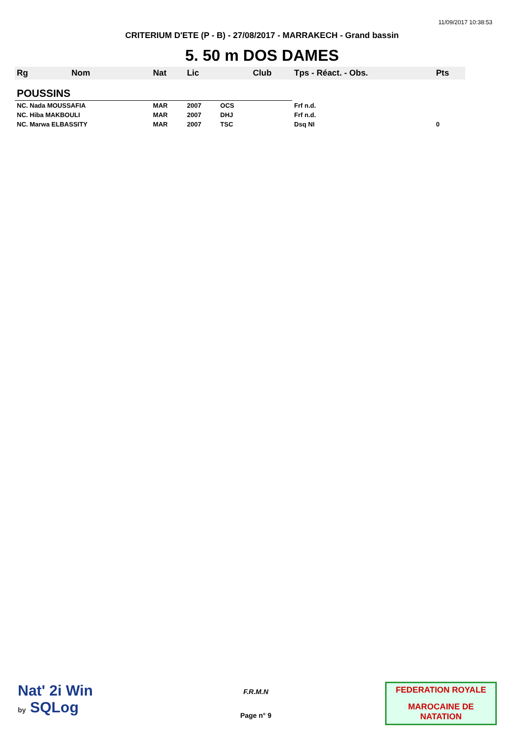11/09/2017 10:38:53
CRITERIUM D'ETE (P - B) - 27/08/2017 - MARRAKECH - Grand bassin
5. 50 m DOS DAMES
| Rg | Nom | Nat | Lic | | Club | Tps - Réact. - Obs. | Pts |
| --- | --- | --- | --- | --- | --- | --- | --- |
| POUSSINS | | | | | | | |
| NC. Nada MOUSSAFIA | | MAR | 2007 | OCS | | Frf n.d. | |
| NC. Hiba MAKBOULI | | MAR | 2007 | DHJ | | Frf n.d. | |
| NC. Marwa ELBASSITY | | MAR | 2007 | TSC | | Dsq NI | 0 |
Nat' 2i Win
by SQLog
F.R.M.N
Page n° 9
FEDERATION ROYALE
MAROCAINE DE NATATION